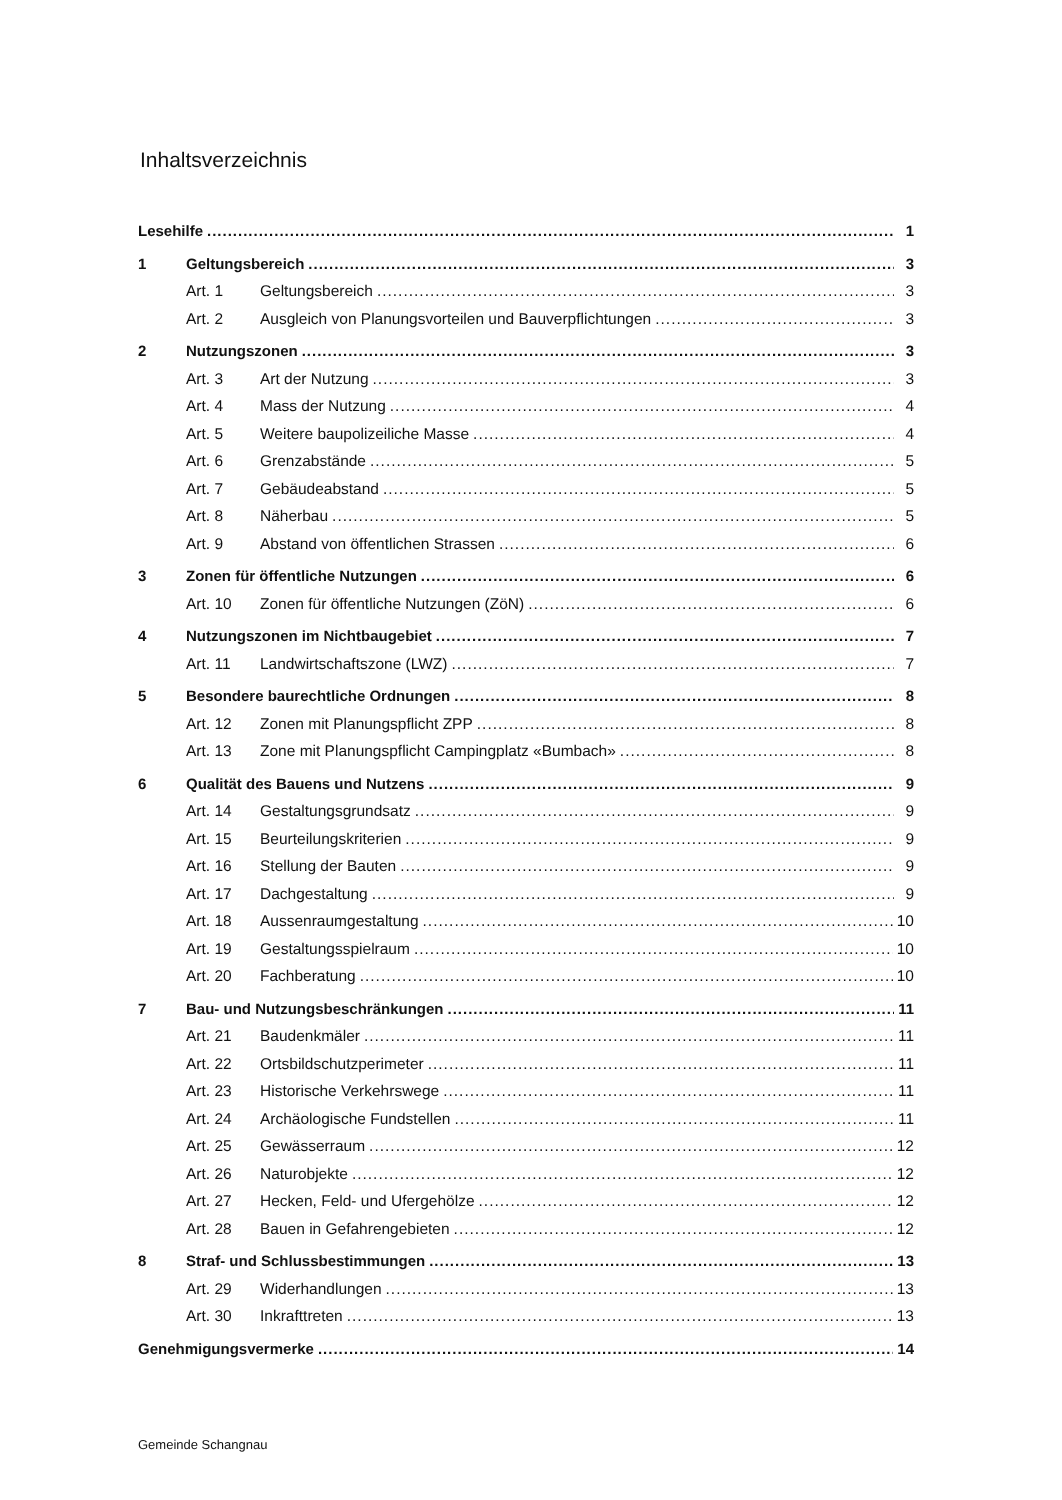Inhaltsverzeichnis
Lesehilfe 1
1 Geltungsbereich 3
Art. 1 Geltungsbereich 3
Art. 2 Ausgleich von Planungsvorteilen und Bauverpflichtungen 3
2 Nutzungszonen 3
Art. 3 Art der Nutzung 3
Art. 4 Mass der Nutzung 4
Art. 5 Weitere baupolizeiliche Masse 4
Art. 6 Grenzabstände 5
Art. 7 Gebäudeabstand 5
Art. 8 Näherbau 5
Art. 9 Abstand von öffentlichen Strassen 6
3 Zonen für öffentliche Nutzungen 6
Art. 10 Zonen für öffentliche Nutzungen (ZöN) 6
4 Nutzungszonen im Nichtbaugebiet 7
Art. 11 Landwirtschaftszone (LWZ) 7
5 Besondere baurechtliche Ordnungen 8
Art. 12 Zonen mit Planungspflicht ZPP 8
Art. 13 Zone mit Planungspflicht Campingplatz «Bumbach» 8
6 Qualität des Bauens und Nutzens 9
Art. 14 Gestaltungsgrundsatz 9
Art. 15 Beurteilungskriterien 9
Art. 16 Stellung der Bauten 9
Art. 17 Dachgestaltung 9
Art. 18 Aussenraumgestaltung 10
Art. 19 Gestaltungsspielraum 10
Art. 20 Fachberatung 10
7 Bau- und Nutzungsbeschränkungen 11
Art. 21 Baudenkmäler 11
Art. 22 Ortsbildschutzperimeter 11
Art. 23 Historische Verkehrswege 11
Art. 24 Archäologische Fundstellen 11
Art. 25 Gewässerraum 12
Art. 26 Naturobjekte 12
Art. 27 Hecken, Feld- und Ufergehölze 12
Art. 28 Bauen in Gefahrengebieten 12
8 Straf- und Schlussbestimmungen 13
Art. 29 Widerhandlungen 13
Art. 30 Inkrafttreten 13
Genehmigungsvermerke 14
Gemeinde Schangnau